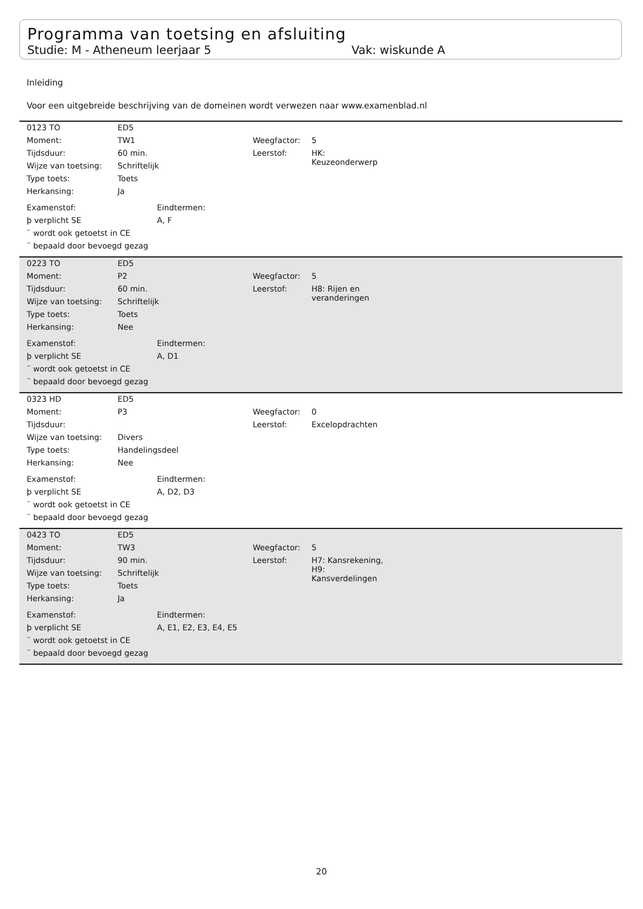Programma van toetsing en afsluiting
Studie: M - Atheneum leerjaar 5 Vak: wiskunde A
Inleiding
Voor een uitgebreide beschrijving van de domeinen wordt verwezen naar www.examenblad.nl
0123 TO ED5
Moment: TW1 Weegfactor: 5
Tijdsduur: 60 min. Leerstof: HK:
Keuzeonderwerp
Wijze van toetsing: Schriftelijk
Type toets: Toets
Herkansing: Ja
Examenstof: Eindtermen:
þ verplicht SE A, F
¨ wordt ook getoetst in CE
¨ bepaald door bevoegd gezag
0223 TO ED5
Moment: P2 Weegfactor: 5
Tijdsduur: 60 min. Leerstof: H8: Rijen en
veranderingen
Wijze van toetsing: Schriftelijk
Type toets: Toets
Herkansing: Nee
Examenstof: Eindtermen:
þ verplicht SE A, D1
¨ wordt ook getoetst in CE
¨ bepaald door bevoegd gezag
0323 HD ED5
Moment: P3 Weegfactor: 0
Tijdsduur: Leerstof: Excelopdrachten
Wijze van toetsing: Divers
Type toets: Handelingsdeel
Herkansing: Nee
Examenstof: Eindtermen:
þ verplicht SE A, D2, D3
¨ wordt ook getoetst in CE
¨ bepaald door bevoegd gezag
0423 TO ED5
Moment: TW3 Weegfactor: 5
Tijdsduur: 90 min. Leerstof: H7: Kansrekening,
H9:
Kansverdelingen
Wijze van toetsing: Schriftelijk
Type toets: Toets
Herkansing: Ja
Examenstof: Eindtermen:
þ verplicht SE A, E1, E2, E3, E4, E5
¨ wordt ook getoetst in CE
¨ bepaald door bevoegd gezag
20